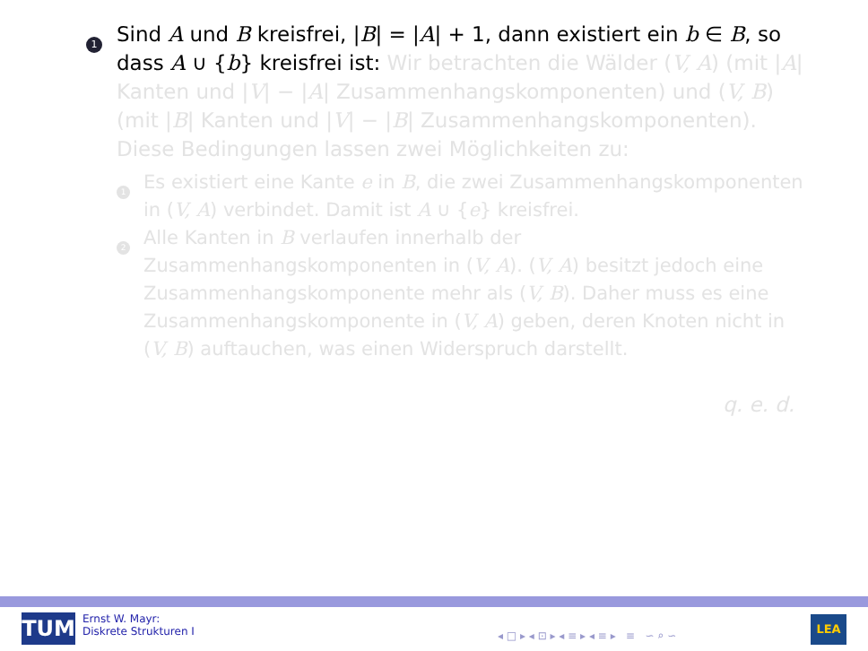1
Sind A und B kreisfrei, |B| = |A| + 1, dann existiert ein b ∈ B, so dass A ∪ {b} kreisfrei ist: Wir betrachten die Wälder (V, A) (mit |A| Kanten und |V| − |A| Zusammenhangskomponenten) und (V, B) (mit |B| Kanten und |V| − |B| Zusammenhangskomponenten). Diese Bedingungen lassen zwei Möglichkeiten zu:
1
Es existiert eine Kante e in B, die zwei Zusammenhangskomponenten in (V, A) verbindet. Damit ist A ∪ {e} kreisfrei.
2
Alle Kanten in B verlaufen innerhalb der Zusammenhangskomponenten in (V, A). (V, A) besitzt jedoch eine Zusammenhangskomponente mehr als (V, B). Daher muss es eine Zusammenhangskomponente in (V, A) geben, deren Knoten nicht in (V, B) auftauchen, was einen Widerspruch darstellt.
q. e. d.
TUM
Ernst W. Mayr:
Diskrete Strukturen I
◂ □ ▸ ◂ ⊡ ▸ ◂ ≡ ▸ ◂ ≡ ▸ ≡ ∽ ⌕ ∽
LEA